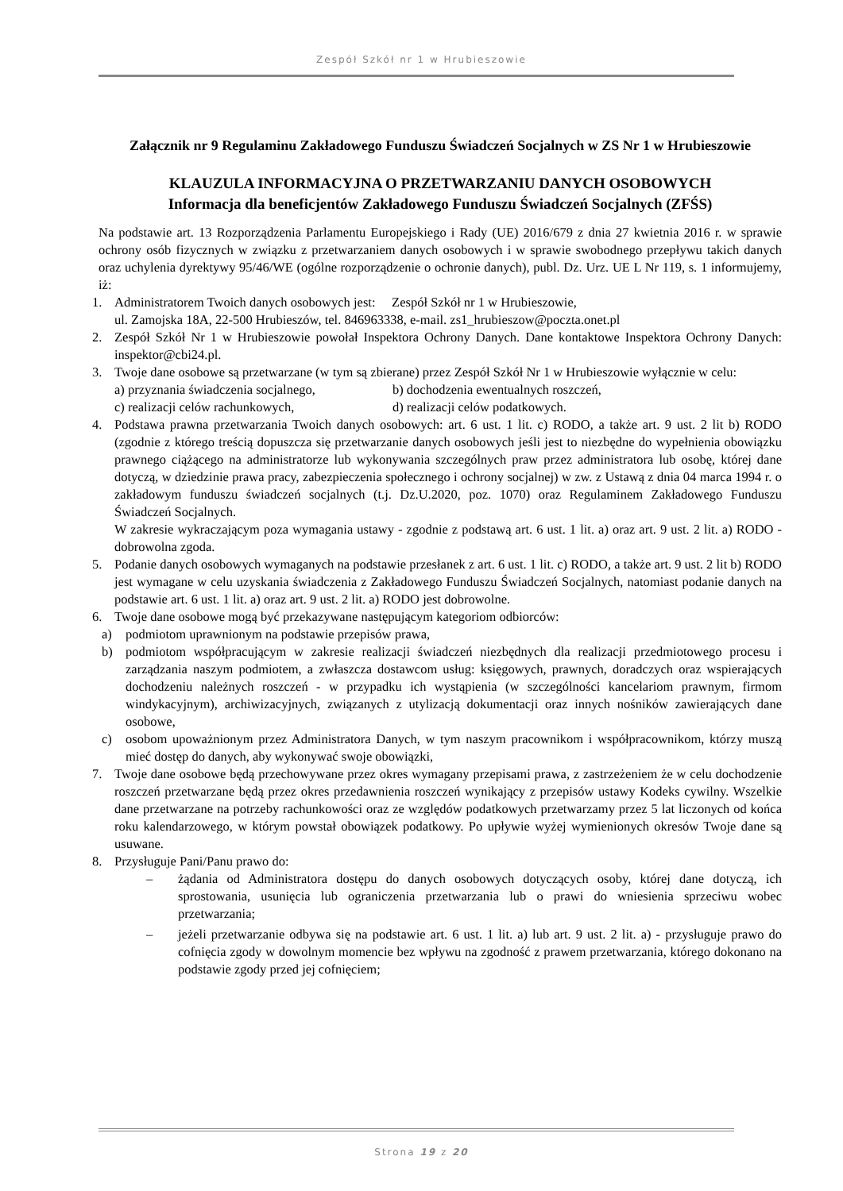Zespół Szkół nr 1 w Hrubieszowie
Załącznik nr 9 Regulaminu Zakładowego Funduszu Świadczeń Socjalnych w ZS Nr 1 w Hrubieszowie
KLAUZULA INFORMACYJNA O PRZETWARZANIU DANYCH OSOBOWYCH
Informacja dla beneficjentów Zakładowego Funduszu Świadczeń Socjalnych (ZFŚS)
Na podstawie art. 13 Rozporządzenia Parlamentu Europejskiego i Rady (UE) 2016/679 z dnia 27 kwietnia 2016 r. w sprawie ochrony osób fizycznych w związku z przetwarzaniem danych osobowych i w sprawie swobodnego przepływu takich danych oraz uchylenia dyrektywy 95/46/WE (ogólne rozporządzenie o ochronie danych), publ. Dz. Urz. UE L Nr 119, s. 1 informujemy, iż:
1. Administratorem Twoich danych osobowych jest: Zespół Szkół nr 1 w Hrubieszowie,
ul. Zamojska 18A, 22-500 Hrubieszów, tel. 846963338, e-mail. zs1_hrubieszow@poczta.onet.pl
2. Zespół Szkół Nr 1 w Hrubieszowie powołał Inspektora Ochrony Danych. Dane kontaktowe Inspektora Ochrony Danych: inspektor@cbi24.pl.
3. Twoje dane osobowe są przetwarzane (w tym są zbierane) przez Zespół Szkół Nr 1 w Hrubieszowie wyłącznie w celu:
a) przyznania świadczenia socjalnego, b) dochodzenia ewentualnych roszczeń, c) realizacji celów rachunkowych, d) realizacji celów podatkowych.
4. Podstawa prawna przetwarzania Twoich danych osobowych: art. 6 ust. 1 lit. c) RODO, a także art. 9 ust. 2 lit b) RODO (zgodnie z którego treścią dopuszcza się przetwarzanie danych osobowych jeśli jest to niezbędne do wypełnienia obowiązku prawnego ciążącego na administratorze lub wykonywania szczególnych praw przez administratora lub osobę, której dane dotyczą, w dziedzinie prawa pracy, zabezpieczenia społecznego i ochrony socjalnej) w zw. z Ustawą z dnia 04 marca 1994 r. o zakładowym funduszu świadczeń socjalnych (t.j. Dz.U.2020, poz. 1070) oraz Regulaminem Zakładowego Funduszu Świadczeń Socjalnych.
W zakresie wykraczającym poza wymagania ustawy - zgodnie z podstawą art. 6 ust. 1 lit. a) oraz art. 9 ust. 2 lit. a) RODO - dobrowolna zgoda.
5. Podanie danych osobowych wymaganych na podstawie przesłanek z art. 6 ust. 1 lit. c) RODO, a także art. 9 ust. 2 lit b) RODO jest wymagane w celu uzyskania świadczenia z Zakładowego Funduszu Świadczeń Socjalnych, natomiast podanie danych na podstawie art. 6 ust. 1 lit. a) oraz art. 9 ust. 2 lit. a) RODO jest dobrowolne.
6. Twoje dane osobowe mogą być przekazywane następującym kategoriom odbiorców:
a) podmiotom uprawnionym na podstawie przepisów prawa,
b) podmiotom współpracującym w zakresie realizacji świadczeń niezbędnych dla realizacji przedmiotowego procesu i zarządzania naszym podmiotem, a zwłaszcza dostawcom usług: księgowych, prawnych, doradczych oraz wspierających dochodzeniu należnych roszczeń - w przypadku ich wystąpienia (w szczególności kancelariom prawnym, firmom windykacyjnym), archiwizacyjnych, związanych z utylizacją dokumentacji oraz innych nośników zawierających dane osobowe,
c) osobom upoważnionym przez Administratora Danych, w tym naszym pracownikom i współpracownikom, którzy muszą mieć dostęp do danych, aby wykonywać swoje obowiązki,
7. Twoje dane osobowe będą przechowywane przez okres wymagany przepisami prawa, z zastrzeżeniem że w celu dochodzenie roszczeń przetwarzane będą przez okres przedawnienia roszczeń wynikający z przepisów ustawy Kodeks cywilny. Wszelkie dane przetwarzane na potrzeby rachunkowości oraz ze względów podatkowych przetwarzamy przez 5 lat liczonych od końca roku kalendarzowego, w którym powstał obowiązek podatkowy. Po upływie wyżej wymienionych okresów Twoje dane są usuwane.
8. Przysługuje Pani/Panu prawo do:
– żądania od Administratora dostępu do danych osobowych dotyczących osoby, której dane dotyczą, ich sprostowania, usunięcia lub ograniczenia przetwarzania lub o prawi do wniesienia sprzeciwu wobec przetwarzania;
– jeżeli przetwarzanie odbywa się na podstawie art. 6 ust. 1 lit. a) lub art. 9 ust. 2 lit. a) - przysługuje prawo do cofnięcia zgody w dowolnym momencie bez wpływu na zgodność z prawem przetwarzania, którego dokonano na podstawie zgody przed jej cofnięciem;
Strona 19 z 20